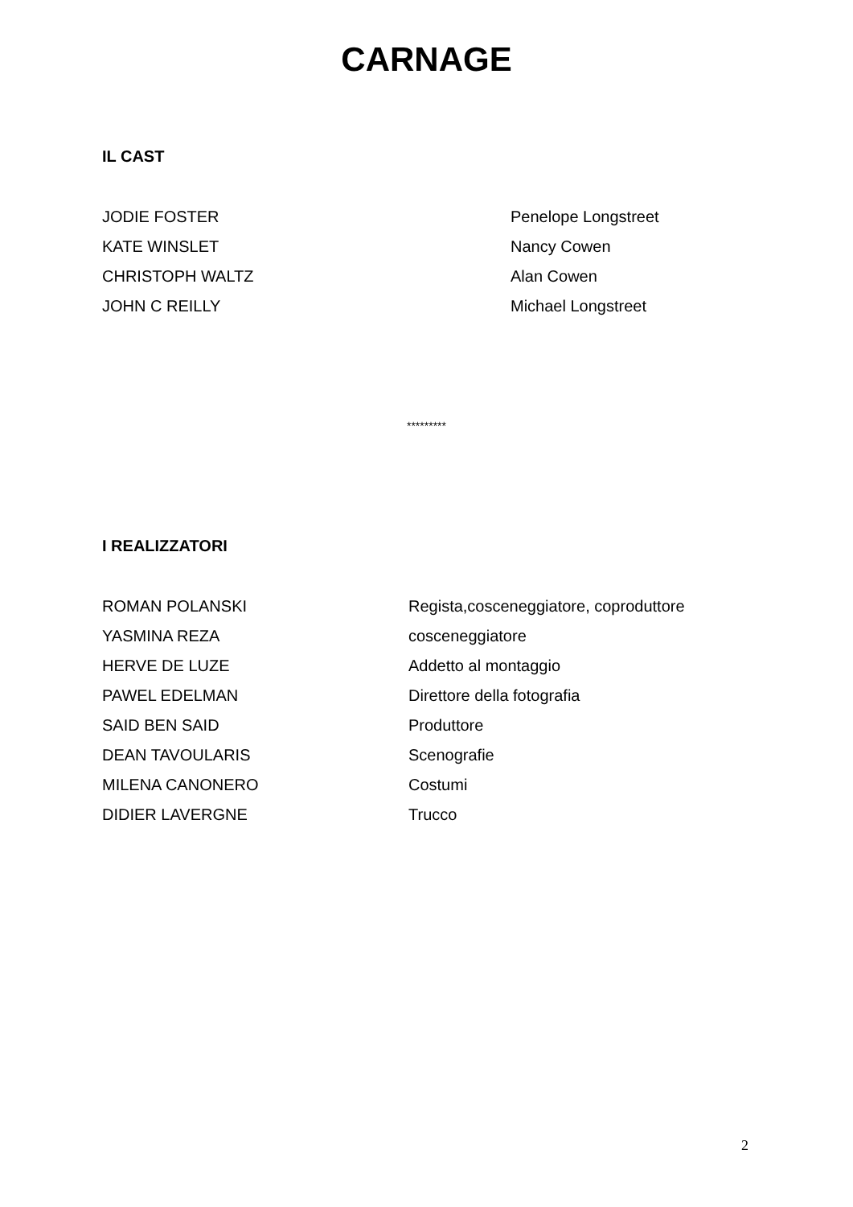CARNAGE
IL CAST
| JODIE FOSTER | Penelope Longstreet |
| KATE WINSLET | Nancy Cowen |
| CHRISTOPH WALTZ | Alan Cowen |
| JOHN C REILLY | Michael Longstreet |
*********
I REALIZZATORI
| ROMAN POLANSKI | Regista,cosceneggiatore, coproduttore |
| YASMINA REZA | cosceneggiatore |
| HERVE DE LUZE | Addetto al montaggio |
| PAWEL EDELMAN | Direttore della fotografia |
| SAID BEN SAID | Produttore |
| DEAN TAVOULARIS | Scenografie |
| MILENA CANONERO | Costumi |
| DIDIER LAVERGNE | Trucco |
2